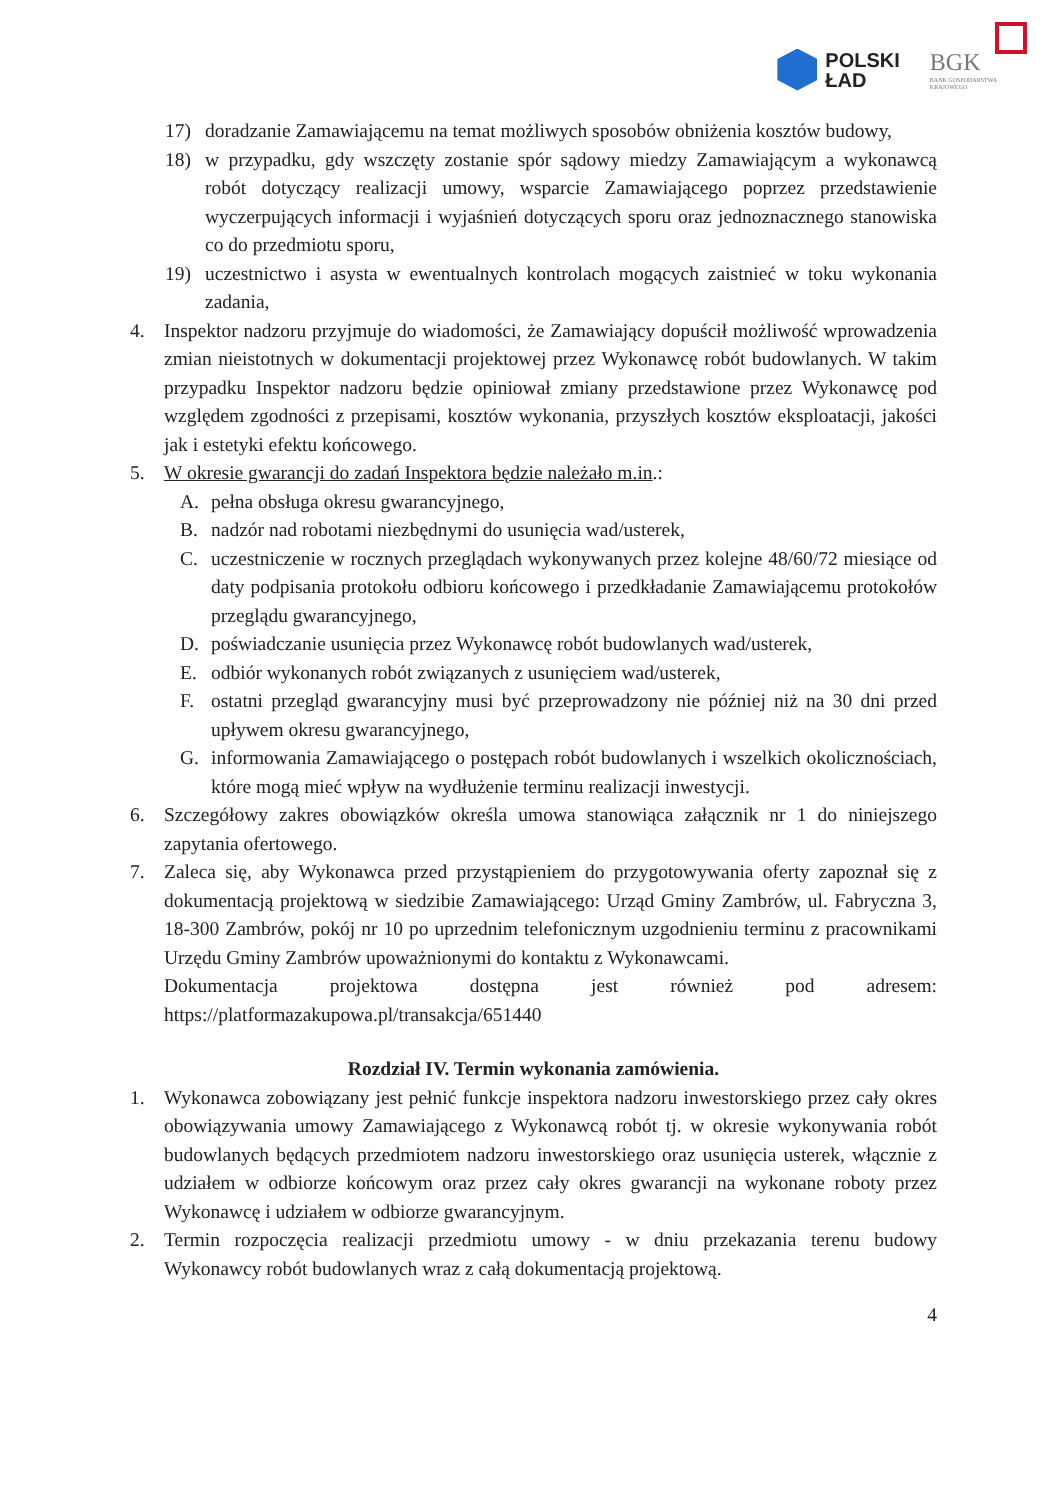POLSKI
ŁAD
BGK
BANK GOSPODARSTWA
KRAJOWEGO
17) doradzanie Zamawiającemu na temat możliwych sposobów obniżenia kosztów budowy,
18) w przypadku, gdy wszczęty zostanie spór sądowy miedzy Zamawiającym a wykonawcą robót dotyczący realizacji umowy, wsparcie Zamawiającego poprzez przedstawienie wyczerpujących informacji i wyjaśnień dotyczących sporu oraz jednoznacznego stanowiska co do przedmiotu sporu,
19) uczestnictwo i asysta w ewentualnych kontrolach mogących zaistnieć w toku wykonania zadania,
4. Inspektor nadzoru przyjmuje do wiadomości, że Zamawiający dopuścił możliwość wprowadzenia zmian nieistotnych w dokumentacji projektowej przez Wykonawcę robót budowlanych. W takim przypadku Inspektor nadzoru będzie opiniował zmiany przedstawione przez Wykonawcę pod względem zgodności z przepisami, kosztów wykonania, przyszłych kosztów eksploatacji, jakości jak i estetyki efektu końcowego.
5. W okresie gwarancji do zadań Inspektora będzie należało m.in.:
A. pełna obsługa okresu gwarancyjnego,
B. nadzór nad robotami niezbędnymi do usunięcia wad/usterek,
C. uczestniczenie w rocznych przeglądach wykonywanych przez kolejne 48/60/72 miesiące od daty podpisania protokołu odbioru końcowego i przedkładanie Zamawiającemu protokołów przeglądu gwarancyjnego,
D. poświadczanie usunięcia przez Wykonawcę robót budowlanych wad/usterek,
E. odbiór wykonanych robót związanych z usunięciem wad/usterek,
F. ostatni przegląd gwarancyjny musi być przeprowadzony nie później niż na 30 dni przed upływem okresu gwarancyjnego,
G. informowania Zamawiającego o postępach robót budowlanych i wszelkich okolicznościach, które mogą mieć wpływ na wydłużenie terminu realizacji inwestycji.
6. Szczegółowy zakres obowiązków określa umowa stanowiąca załącznik nr 1 do niniejszego zapytania ofertowego.
7. Zaleca się, aby Wykonawca przed przystąpieniem do przygotowywania oferty zapoznał się z dokumentacją projektową w siedzibie Zamawiającego: Urząd Gminy Zambrów, ul. Fabryczna 3, 18-300 Zambrów, pokój nr 10 po uprzednim telefonicznym uzgodnieniu terminu z pracownikami Urzędu Gminy Zambrów upoważnionymi do kontaktu z Wykonawcami.
Dokumentacja projektowa dostępna jest również pod adresem: https://platformazakupowa.pl/transakcja/651440
Rozdział IV. Termin wykonania zamówienia.
1. Wykonawca zobowiązany jest pełnić funkcje inspektora nadzoru inwestorskiego przez cały okres obowiązywania umowy Zamawiającego z Wykonawcą robót tj. w okresie wykonywania robót budowlanych będących przedmiotem nadzoru inwestorskiego oraz usunięcia usterek, włącznie z udziałem w odbiorze końcowym oraz przez cały okres gwarancji na wykonane roboty przez Wykonawcę i udziałem w odbiorze gwarancyjnym.
2. Termin rozpoczęcia realizacji przedmiotu umowy - w dniu przekazania terenu budowy Wykonawcy robót budowlanych wraz z całą dokumentacją projektową.
4